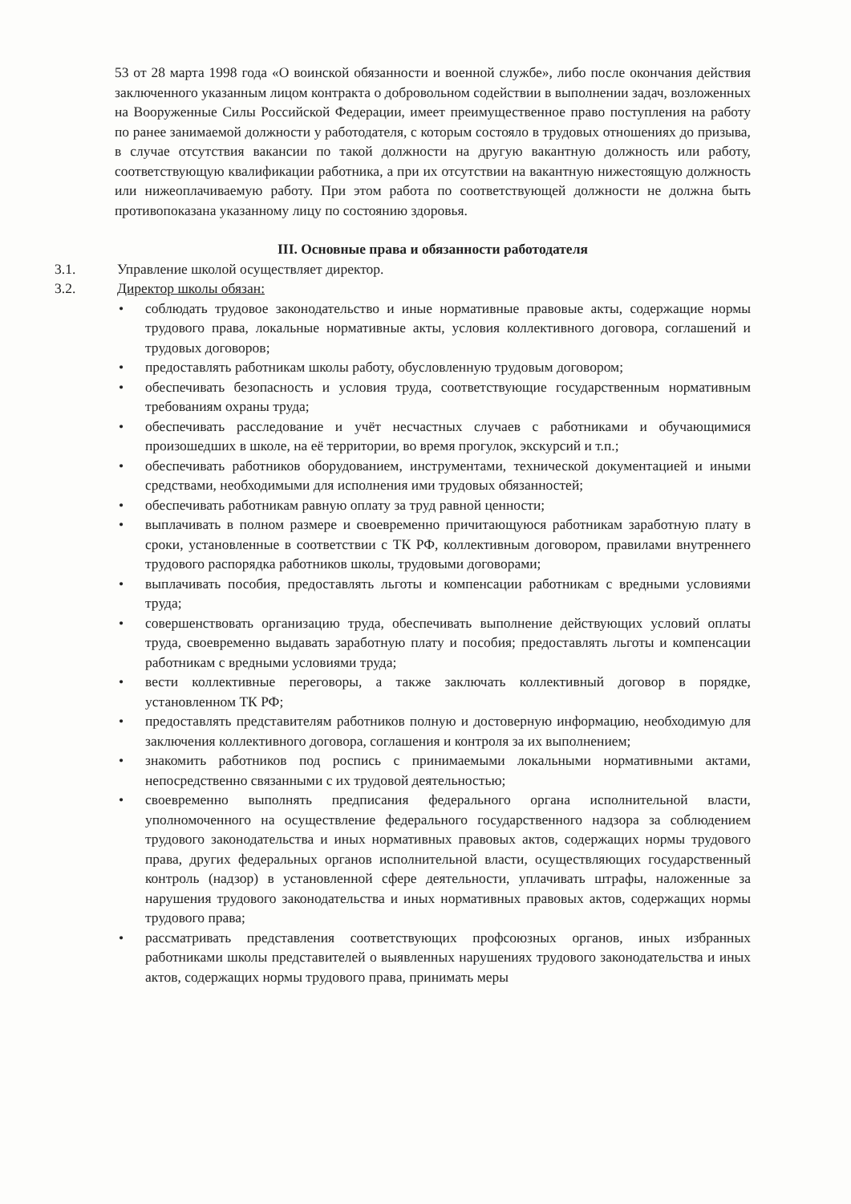53 от 28 марта 1998 года «О воинской обязанности и военной службе», либо после окончания действия заключенного указанным лицом контракта о добровольном содействии в выполнении задач, возложенных на Вооруженные Силы Российской Федерации, имеет преимущественное право поступления на работу по ранее занимаемой должности у работодателя, с которым состояло в трудовых отношениях до призыва, в случае отсутствия вакансии по такой должности на другую вакантную должность или работу, соответствующую квалификации работника, а при их отсутствии на вакантную нижестоящую должность или нижеоплачиваемую работу. При этом работа по соответствующей должности не должна быть противопоказана указанному лицу по состоянию здоровья.
III. Основные права и обязанности работодателя
3.1. Управление школой осуществляет директор.
3.2. Директор школы обязан:
• соблюдать трудовое законодательство и иные нормативные правовые акты, содержащие нормы трудового права, локальные нормативные акты, условия коллективного договора, соглашений и трудовых договоров;
• предоставлять работникам школы работу, обусловленную трудовым договором;
• обеспечивать безопасность и условия труда, соответствующие государственным нормативным требованиям охраны труда;
• обеспечивать расследование и учёт несчастных случаев с работниками и обучающимися произошедших в школе, на её территории, во время прогулок, экскурсий и т.п.;
• обеспечивать работников оборудованием, инструментами, технической документацией и иными средствами, необходимыми для исполнения ими трудовых обязанностей;
• обеспечивать работникам равную оплату за труд равной ценности;
• выплачивать в полном размере и своевременно причитающуюся работникам заработную плату в сроки, установленные в соответствии с ТК РФ, коллективным договором, правилами внутреннего трудового распорядка работников школы, трудовыми договорами;
• выплачивать пособия, предоставлять льготы и компенсации работникам с вредными условиями труда;
• совершенствовать организацию труда, обеспечивать выполнение действующих условий оплаты труда, своевременно выдавать заработную плату и пособия; предоставлять льготы и компенсации работникам с вредными условиями труда;
• вести коллективные переговоры, а также заключать коллективный договор в порядке, установленном ТК РФ;
• предоставлять представителям работников полную и достоверную информацию, необходимую для заключения коллективного договора, соглашения и контроля за их выполнением;
• знакомить работников под роспись с принимаемыми локальными нормативными актами, непосредственно связанными с их трудовой деятельностью;
• своевременно выполнять предписания федерального органа исполнительной власти, уполномоченного на осуществление федерального государственного надзора за соблюдением трудового законодательства и иных нормативных правовых актов, содержащих нормы трудового права, других федеральных органов исполнительной власти, осуществляющих государственный контроль (надзор) в установленной сфере деятельности, уплачивать штрафы, наложенные за нарушения трудового законодательства и иных нормативных правовых актов, содержащих нормы трудового права;
• рассматривать представления соответствующих профсоюзных органов, иных избранных работниками школы представителей о выявленных нарушениях трудового законодательства и иных актов, содержащих нормы трудового права, принимать меры